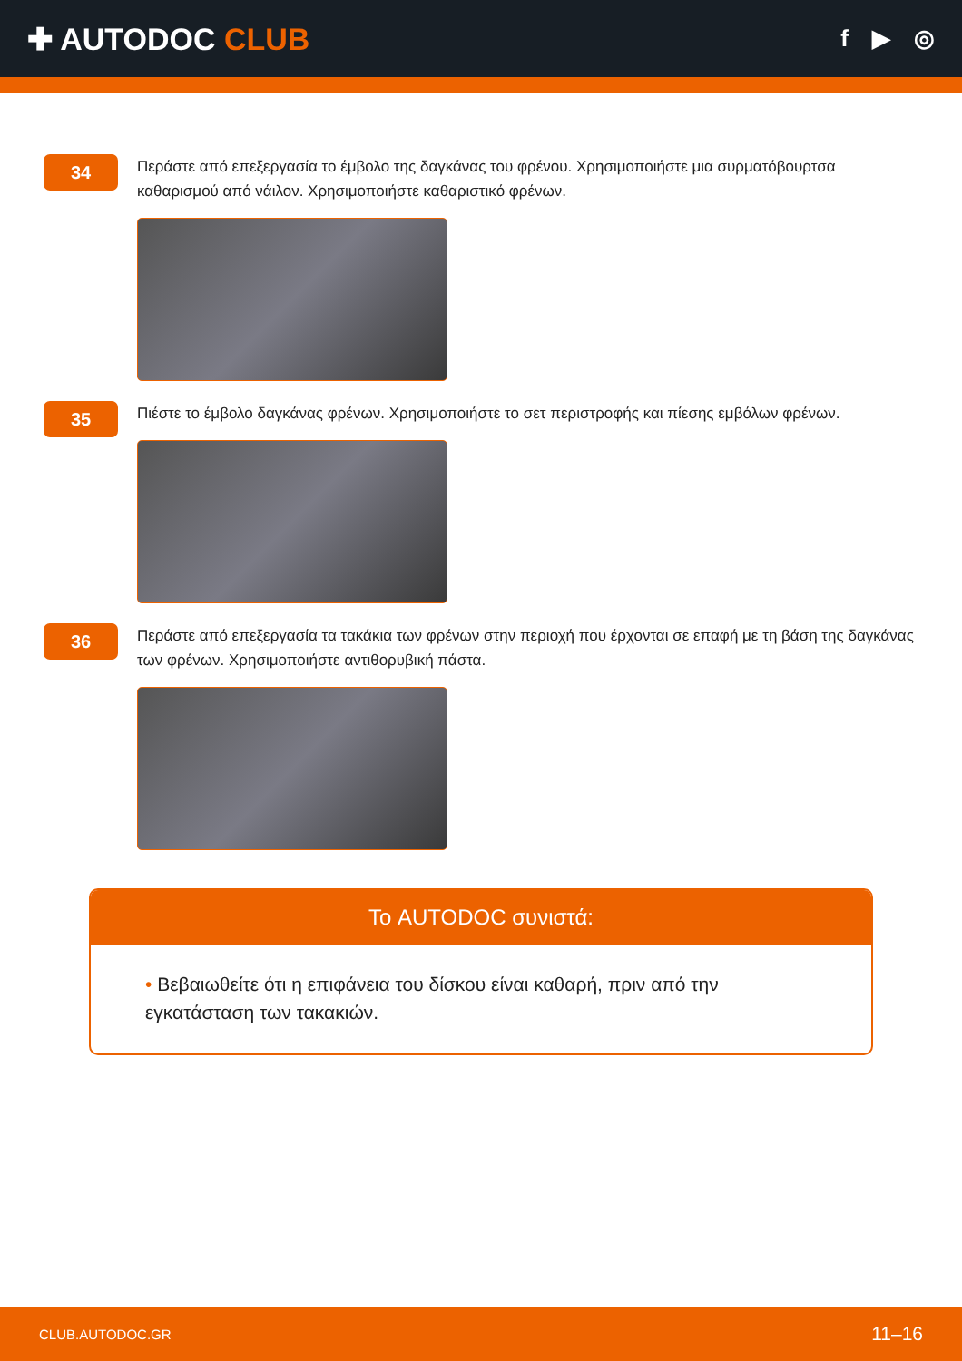✚ AUTODOC CLUB
f ▶ ◎
34
Περάστε από επεξεργασία το έμβολο της δαγκάνας του φρένου. Χρησιμοποιήστε μια συρματόβουρτσα καθαρισμού από νάιλον. Χρησιμοποιήστε καθαριστικό φρένων.
35
Πιέστε το έμβολο δαγκάνας φρένων. Χρησιμοποιήστε το σετ περιστροφής και πίεσης εμβόλων φρένων.
36
Περάστε από επεξεργασία τα τακάκια των φρένων στην περιοχή που έρχονται σε επαφή με τη βάση της δαγκάνας των φρένων. Χρησιμοποιήστε αντιθορυβική πάστα.
Το AUTODOC συνιστά:
• Βεβαιωθείτε ότι η επιφάνεια του δίσκου είναι καθαρή, πριν από την εγκατάσταση των τακακιών.
CLUB.AUTODOC.GR 11–16